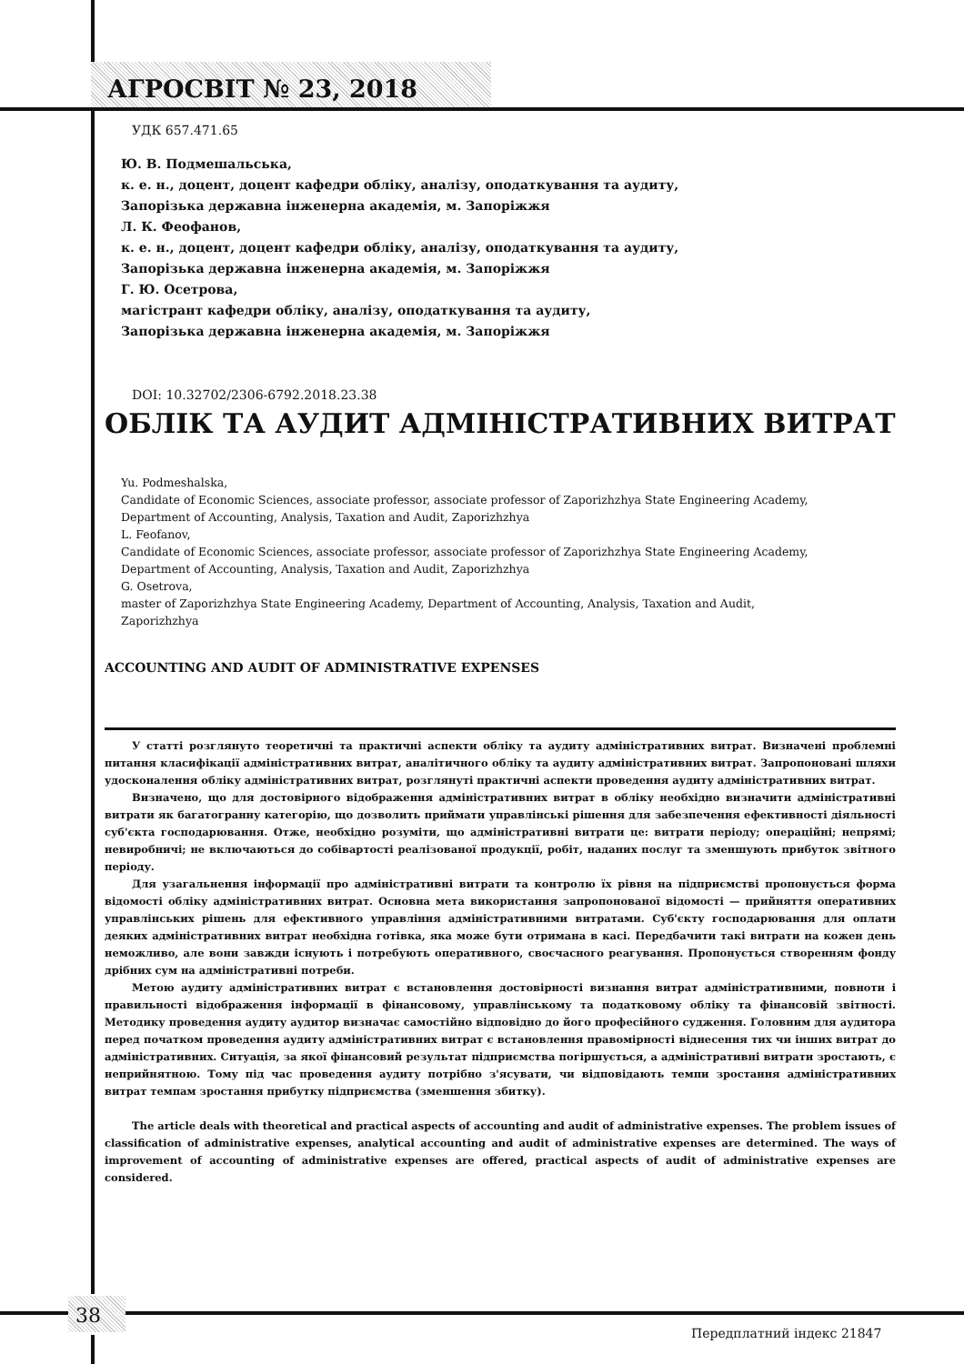АГРОСВІТ № 23, 2018
УДК 657.471.65
Ю. В. Подмешальська,
к. е. н., доцент, доцент кафедри обліку, аналізу, оподаткування та аудиту,
Запорізька державна інженерна академія, м. Запоріжжя
Л. К. Феофанов,
к. е. н., доцент, доцент кафедри обліку, аналізу, оподаткування та аудиту,
Запорізька державна інженерна академія, м. Запоріжжя
Г. Ю. Осетрова,
магістрант кафедри обліку, аналізу, оподаткування та аудиту,
Запорізька державна інженерна академія, м. Запоріжжя
DOI: 10.32702/2306-6792.2018.23.38
ОБЛІК ТА АУДИТ АДМІНІСТРАТИВНИХ ВИТРАТ
Yu. Podmeshalska,
Candidate of Economic Sciences, associate professor, associate professor of Zaporizhzhya State Engineering Academy,
Department of Accounting, Analysis, Taxation and Audit, Zaporizhzhya
L. Feofanov,
Candidate of Economic Sciences, associate professor, associate professor of Zaporizhzhya State Engineering Academy,
Department of Accounting, Analysis, Taxation and Audit, Zaporizhzhya
G. Osetrova,
master of Zaporizhzhya State Engineering Academy, Department of Accounting, Analysis, Taxation and Audit,
Zaporizhzhya
ACCOUNTING AND AUDIT OF ADMINISTRATIVE EXPENSES
У статті розглянуто теоретичні та практичні аспекти обліку та аудиту адміністративних витрат. Визначені проблемні питання класифікації адміністративних витрат, аналітичного обліку та аудиту адміністративних витрат. Запропоновані шляхи удосконалення обліку адміністративних витрат, розглянуті практичні аспекти проведення аудиту адміністративних витрат.
Визначено, що для достовірного відображення адміністративних витрат в обліку необхідно визначити адміністративні витрати як багатогранну категорію, що дозволить приймати управлінські рішення для забезпечення ефективності діяльності суб'єкта господарювання. Отже, необхідно розуміти, що адміністративні витрати це: витрати періоду; операційні; непрямі; невиробничі; не включаються до собівартості реалізованої продукції, робіт, наданих послуг та зменшують прибуток звітного періоду.
Для узагальнення інформації про адміністративні витрати та контролю їх рівня на підприємстві пропонується форма відомості обліку адміністративних витрат. Основна мета використання запропонованої відомості — прийняття оперативних управлінських рішень для ефективного управління адміністративними витратами. Суб'єкту господарювання для оплати деяких адміністративних витрат необхідна готівка, яка може бути отримана в касі. Передбачити такі витрати на кожен день неможливо, але вони завжди існують і потребують оперативного, своєчасного реагування. Пропонується створенням фонду дрібних сум на адміністративні потреби.
Метою аудиту адміністративних витрат є встановлення достовірності визнання витрат адміністративними, повноти і правильності відображення інформації в фінансовому, управлінському та податковому обліку та фінансовій звітності. Методику проведення аудиту аудитор визначає самостійно відповідно до його професійного судження. Головним для аудитора перед початком проведення аудиту адміністративних витрат є встановлення правомірності віднесення тих чи інших витрат до адміністративних. Ситуація, за якої фінансовий результат підприємства погіршується, а адміністративні витрати зростають, є неприйнятною. Тому під час проведення аудиту потрібно з'ясувати, чи відповідають темпи зростання адміністративних витрат темпам зростання прибутку підприємства (зменшення збитку).
The article deals with theoretical and practical aspects of accounting and audit of administrative expenses. The problem issues of classification of administrative expenses, analytical accounting and audit of administrative expenses are determined. The ways of improvement of accounting of administrative expenses are offered, practical aspects of audit of administrative expenses are considered.
38
Передплатний індекс 21847